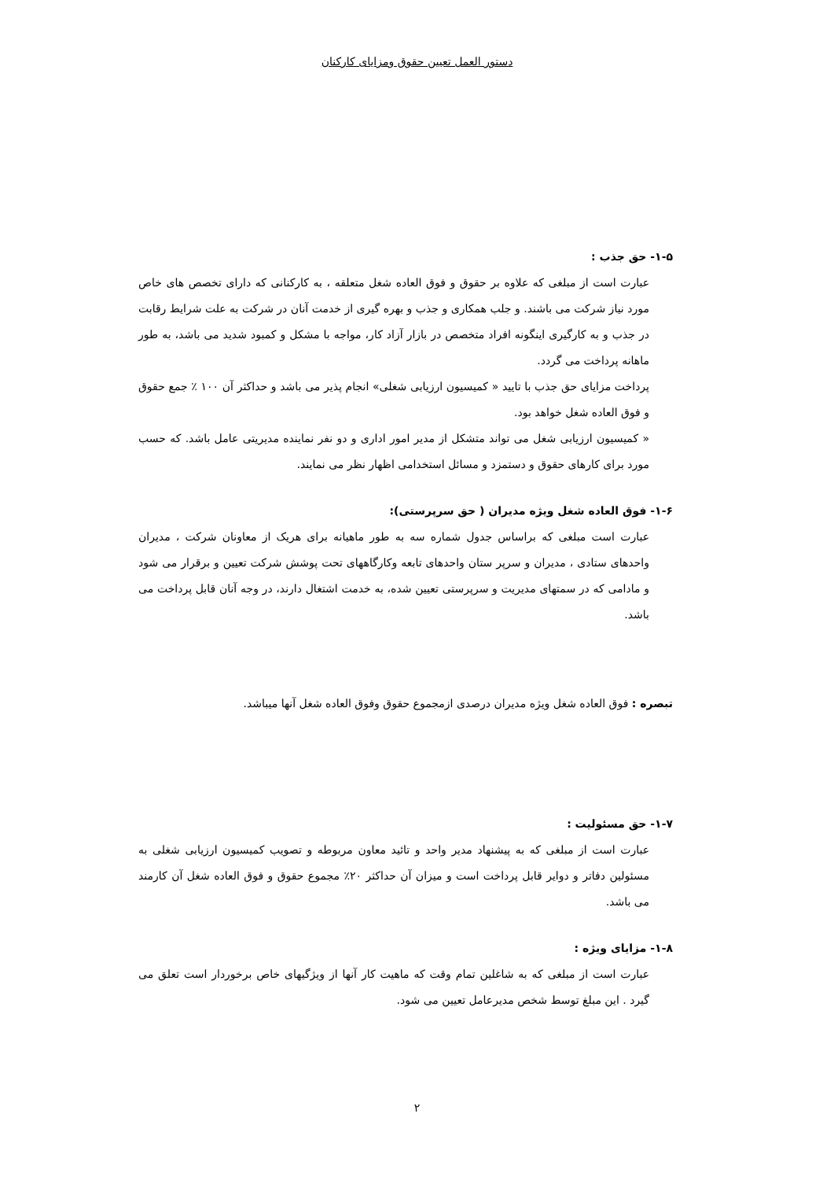دستور العمل تعیین حقوق ومزایای کارکنان
۱-۵- حق جذب :
عبارت است از مبلغی که علاوه بر حقوق و فوق العاده شغل متعلقه ، به کارکنانی که دارای تخصص های خاص مورد نیاز شرکت می باشند. و جلب همکاری و جذب و بهره گیری از خدمت آنان در شرکت به علت شرایط رقابت در جذب و به کارگیری اینگونه افراد متخصص در بازار آزاد کار، مواجه با مشکل و کمبود شدید می باشد، به طور ماهانه پرداخت می گردد.
پرداخت مزایای حق جذب با تایید « کمیسیون ارزیابی شغلی» انجام پذیر می باشد و حداکثر آن ۱۰۰ ٪ جمع حقوق و فوق العاده شغل خواهد بود.
« کمیسیون ارزیابی شغل می تواند متشکل از مدیر امور اداری و دو نفر نماینده مدیریتی عامل باشد. که حسب مورد برای کارهای حقوق و دستمزد و مسائل استخدامی اظهار نظر می نمایند.
۱-۶- فوق العاده شغل ویژه مدیران ( حق سرپرستی):
عبارت است مبلغی که براساس جدول شماره سه به طور ماهیانه برای هریک از معاونان شرکت ، مدیران واحدهای ستادی ، مدیران و سرپر ستان واحدهای تابعه وکارگاههای تحت پوشش شرکت تعیین و برقرار می شود و مادامی که در سمتهای مدیریت و سرپرستی تعیین شده، به خدمت اشتغال دارند، در وجه آنان قابل پرداخت می باشد.
تبصره : فوق العاده شغل ویژه مدیران درصدی ازمجموع حقوق وفوق العاده شغل آنها میباشد.
۱-۷- حق مسئولیت :
عبارت است از مبلغی که به پیشنهاد مدیر واحد و تائید معاون مربوطه و تصویب کمیسیون ارزیابی شغلی به مسئولین دفاتر و دوایر قابل پرداخت است و میزان آن حداکثر ۲۰٪ مجموع حقوق و فوق العاده شغل آن کارمند می باشد.
۱-۸- مزایای ویژه :
عبارت است از مبلغی که به شاغلین تمام وقت که ماهیت کار آنها از ویژگیهای خاص برخوردار است تعلق می گیرد . این مبلغ توسط شخص مدیرعامل تعیین می شود.
۲